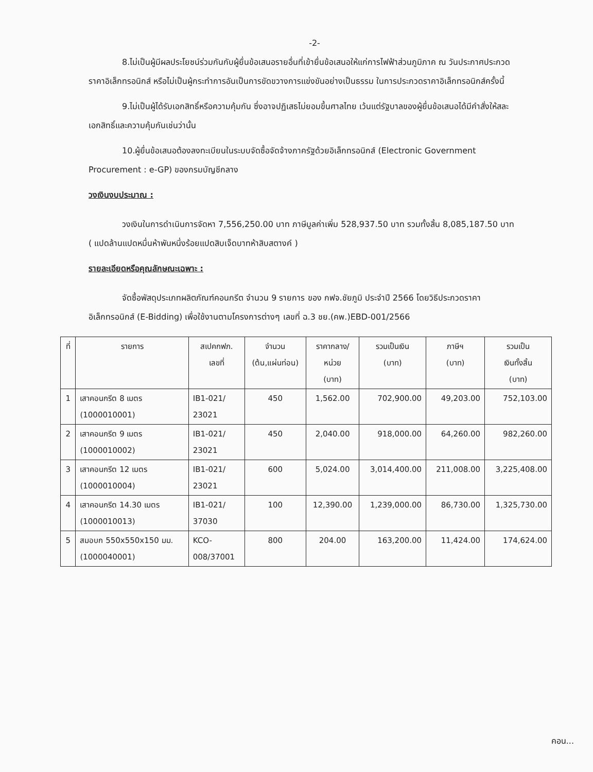-2-
8.ไม่เป็นผู้มีผลประโยชน์ร่วมกันกับผู้ยื่นข้อเสนอรายอื่นที่เข้ายื่นข้อเสนอให้แก่การไฟฟ้าส่วนภูมิภาค ณ วันประกาศประกวดราคาอิเล็กทรอนิกส์ หรือไม่เป็นผู้กระทำการอันเป็นการขัดขวางการแข่งขันอย่างเป็นธรรม ในการประกวดราคาอิเล็กทรอนิกส์ครั้งนี้
9.ไม่เป็นผู้ได้รับเอกสิทธิ์หรือความคุ้มกัน ซึ่งอาจปฏิเสธไม่ยอมขึ้นศาลไทย เว้นแต่รัฐบาลของผู้ยื่นข้อเสนอได้มีคำสั่งให้สละเอกสิทธิ์และความคุ้มกันเช่นว่านั้น
10.ผู้ยื่นข้อเสนอต้องลงทะเบียนในระบบจัดซื้อจัดจ้างภาครัฐด้วยอิเล็กทรอนิกส์ (Electronic Government Procurement : e-GP) ของกรมบัญชีกลาง
วงเงินงบประมาณ :
วงเงินในการดำเนินการจัดหา 7,556,250.00 บาท ภาษีมูลค่าเพิ่ม 528,937.50 บาท รวมทั้งสิ้น 8,085,187.50 บาท ( แปดล้านแปดหมื่นห้าพันหนึ่งร้อยแปดสิบเจ็ดบาทห้าสิบสตางค์ )
รายละเอียดหรือคุณลักษณะเฉพาะ :
จัดซื้อพัสดุประเภทผลิตภัณฑ์คอนกรีต จำนวน 9 รายการ ของ กฟจ.ชัยภูมิ ประจำปี 2566 โดยวิธีประกวดราคาอิเล็กทรอนิกส์ (E-Bidding) เพื่อใช้งานตามโครงการต่างๆ เลขที่ ฉ.3 ชย.(คพ.)EBD-001/2566
| ที่ | รายการ | สเปคกฟภ. เลขที่ | จำนวน (ต้น,แผ่นท่อน) | ราคากลาง/ หน่วย (บาท) | รวมเป็นเงิน (บาท) | ภาษีฯ (บาท) | รวมเป็น เงินทั้งสิ้น (บาท) |
| --- | --- | --- | --- | --- | --- | --- | --- |
| 1 | เสาคอนกรีต 8 เมตร (1000010001) | IB1-021/ 23021 | 450 | 1,562.00 | 702,900.00 | 49,203.00 | 752,103.00 |
| 2 | เสาคอนกรีต 9 เมตร (1000010002) | IB1-021/ 23021 | 450 | 2,040.00 | 918,000.00 | 64,260.00 | 982,260.00 |
| 3 | เสาคอนกรีต 12 เมตร (1000010004) | IB1-021/ 23021 | 600 | 5,024.00 | 3,014,400.00 | 211,008.00 | 3,225,408.00 |
| 4 | เสาคอนกรีต 14.30 เมตร (1000010013) | IB1-021/ 37030 | 100 | 12,390.00 | 1,239,000.00 | 86,730.00 | 1,325,730.00 |
| 5 | สมอบก 550x550x150 มม. (1000040001) | KCO- 008/37001 | 800 | 204.00 | 163,200.00 | 11,424.00 | 174,624.00 |
คอน...